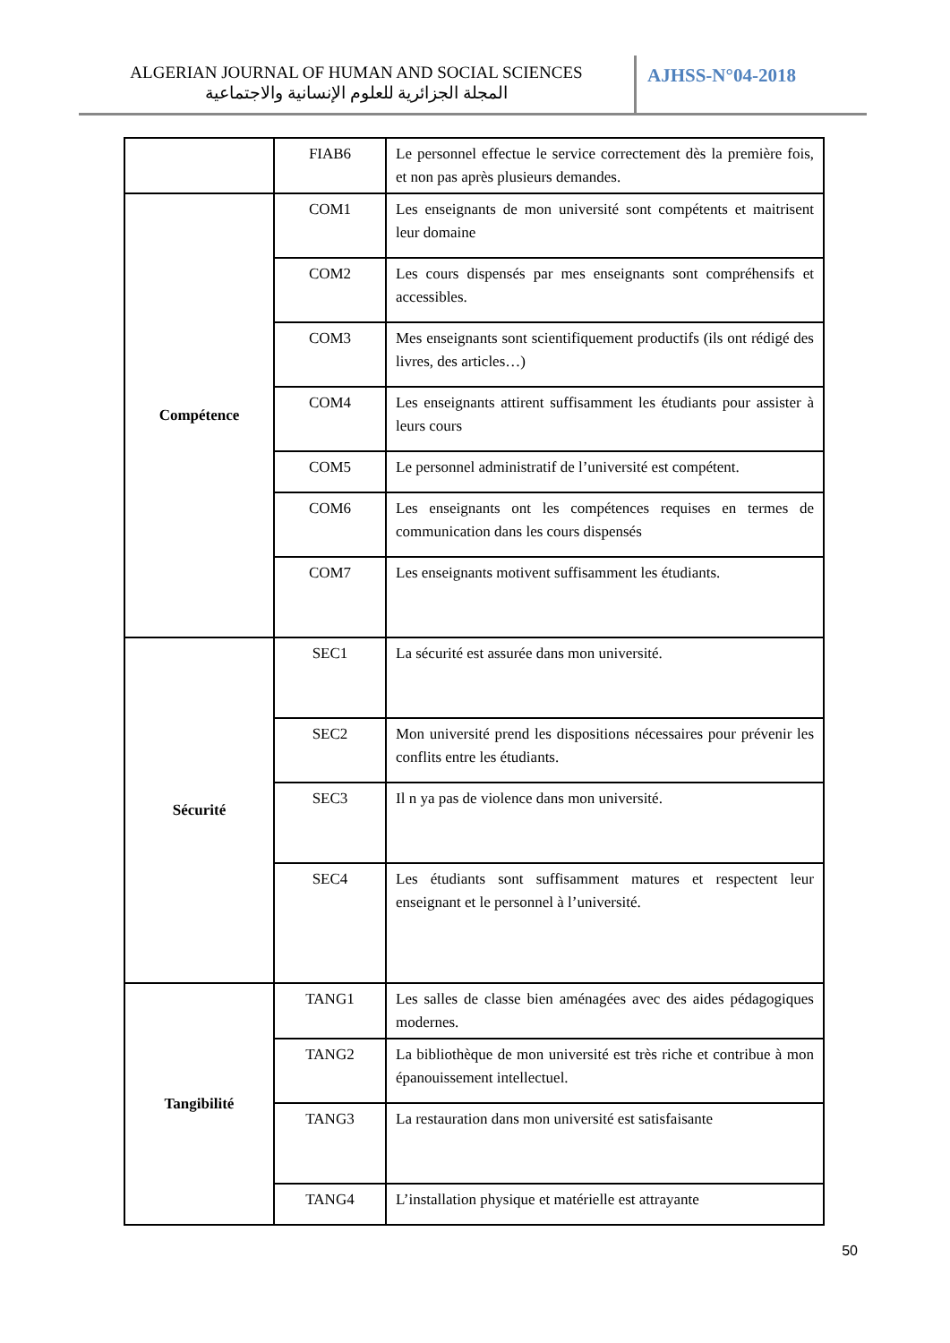ALGERIAN JOURNAL OF HUMAN AND SOCIAL SCIENCES
المجلة الجزائرية للعلوم الإنسانية والاجتماعية
AJHSS-N°04-2018
| | FIAB6 | Le personnel effectue le service correctement dès la première fois, et non pas après plusieurs demandes. |
| Compétence | COM1 | Les enseignants de mon université sont compétents et maitrisent leur domaine |
| | COM2 | Les cours dispensés par mes enseignants sont compréhensifs et accessibles. |
| | COM3 | Mes enseignants sont scientifiquement productifs (ils ont rédigé des livres, des articles…) |
| | COM4 | Les enseignants attirent suffisamment les étudiants pour assister à leurs cours |
| | COM5 | Le personnel administratif de l’université est compétent. |
| | COM6 | Les enseignants ont les compétences requises en termes de communication dans les cours dispensés |
| | COM7 | Les enseignants motivent suffisamment les étudiants. |
| Sécurité | SEC1 | La sécurité est assurée dans mon université. |
| | SEC2 | Mon université prend les dispositions nécessaires pour prévenir les conflits entre les étudiants. |
| | SEC3 | Il n ya pas de violence dans mon université. |
| | SEC4 | Les étudiants sont suffisamment matures et respectent leur enseignant et le personnel à l’université. |
| Tangibilité | TANG1 | Les salles de classe bien aménagées avec des aides pédagogiques modernes. |
| | TANG2 | La bibliothèque de mon université est très riche et contribue à mon épanouissement intellectuel. |
| | TANG3 | La restauration dans mon université est satisfaisante |
| | TANG4 | L’installation physique et matérielle est attrayante |
50